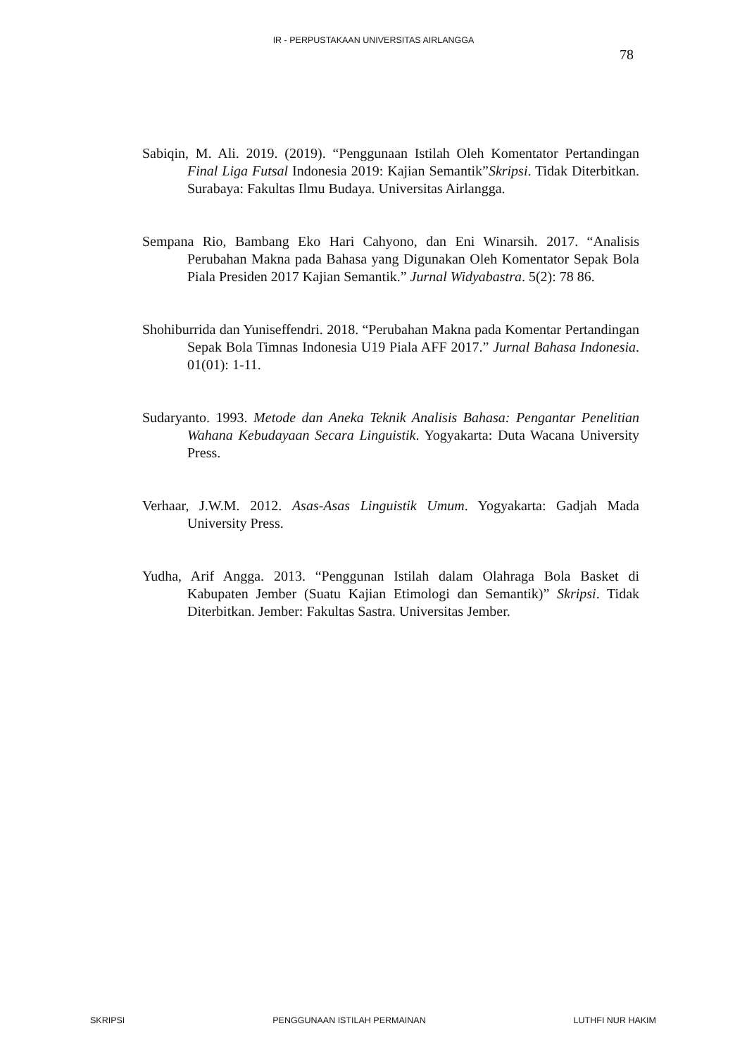IR - PERPUSTAKAAN UNIVERSITAS AIRLANGGA
78
Sabiqin, M. Ali. 2019. (2019). “Penggunaan Istilah Oleh Komentator Pertandingan Final Liga Futsal Indonesia 2019: Kajian Semantik”Skripsi. Tidak Diterbitkan. Surabaya: Fakultas Ilmu Budaya. Universitas Airlangga.
Sempana Rio, Bambang Eko Hari Cahyono, dan Eni Winarsih. 2017. “Analisis Perubahan Makna pada Bahasa yang Digunakan Oleh Komentator Sepak Bola Piala Presiden 2017 Kajian Semantik.” Jurnal Widyabastra. 5(2): 78 86.
Shohiburrida dan Yuniseffendri. 2018. “Perubahan Makna pada Komentar Pertandingan Sepak Bola Timnas Indonesia U19 Piala AFF 2017.” Jurnal Bahasa Indonesia. 01(01): 1-11.
Sudaryanto. 1993. Metode dan Aneka Teknik Analisis Bahasa: Pengantar Penelitian Wahana Kebudayaan Secara Linguistik. Yogyakarta: Duta Wacana University Press.
Verhaar, J.W.M. 2012. Asas-Asas Linguistik Umum. Yogyakarta: Gadjah Mada University Press.
Yudha, Arif Angga. 2013. “Penggunan Istilah dalam Olahraga Bola Basket di Kabupaten Jember (Suatu Kajian Etimologi dan Semantik)” Skripsi. Tidak Diterbitkan. Jember: Fakultas Sastra. Universitas Jember.
SKRIPSI PENGGUNAAN ISTILAH PERMAINAN LUTHFI NUR HAKIM